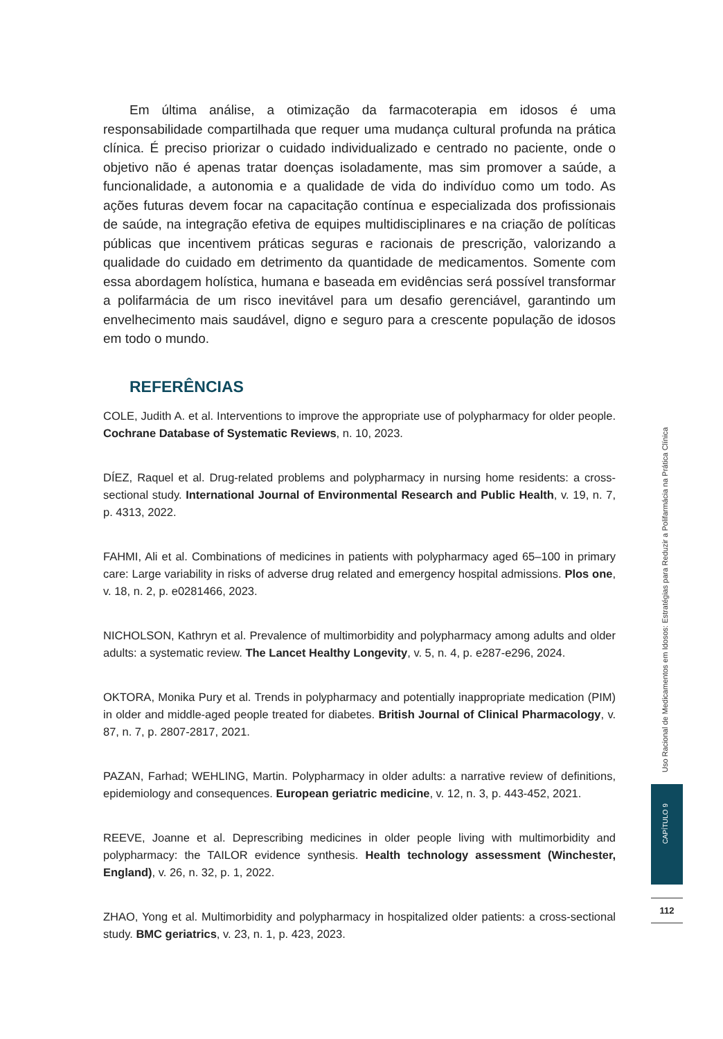Em última análise, a otimização da farmacoterapia em idosos é uma responsabilidade compartilhada que requer uma mudança cultural profunda na prática clínica. É preciso priorizar o cuidado individualizado e centrado no paciente, onde o objetivo não é apenas tratar doenças isoladamente, mas sim promover a saúde, a funcionalidade, a autonomia e a qualidade de vida do indivíduo como um todo. As ações futuras devem focar na capacitação contínua e especializada dos profissionais de saúde, na integração efetiva de equipes multidisciplinares e na criação de políticas públicas que incentivem práticas seguras e racionais de prescrição, valorizando a qualidade do cuidado em detrimento da quantidade de medicamentos. Somente com essa abordagem holística, humana e baseada em evidências será possível transformar a polifarmácia de um risco inevitável para um desafio gerenciável, garantindo um envelhecimento mais saudável, digno e seguro para a crescente população de idosos em todo o mundo.
REFERÊNCIAS
COLE, Judith A. et al. Interventions to improve the appropriate use of polypharmacy for older people. Cochrane Database of Systematic Reviews, n. 10, 2023.
DÍEZ, Raquel et al. Drug-related problems and polypharmacy in nursing home residents: a cross-sectional study. International Journal of Environmental Research and Public Health, v. 19, n. 7, p. 4313, 2022.
FAHMI, Ali et al. Combinations of medicines in patients with polypharmacy aged 65–100 in primary care: Large variability in risks of adverse drug related and emergency hospital admissions. Plos one, v. 18, n. 2, p. e0281466, 2023.
NICHOLSON, Kathryn et al. Prevalence of multimorbidity and polypharmacy among adults and older adults: a systematic review. The Lancet Healthy Longevity, v. 5, n. 4, p. e287-e296, 2024.
OKTORA, Monika Pury et al. Trends in polypharmacy and potentially inappropriate medication (PIM) in older and middle-aged people treated for diabetes. British Journal of Clinical Pharmacology, v. 87, n. 7, p. 2807-2817, 2021.
PAZAN, Farhad; WEHLING, Martin. Polypharmacy in older adults: a narrative review of definitions, epidemiology and consequences. European geriatric medicine, v. 12, n. 3, p. 443-452, 2021.
REEVE, Joanne et al. Deprescribing medicines in older people living with multimorbidity and polypharmacy: the TAILOR evidence synthesis. Health technology assessment (Winchester, England), v. 26, n. 32, p. 1, 2022.
ZHAO, Yong et al. Multimorbidity and polypharmacy in hospitalized older patients: a cross-sectional study. BMC geriatrics, v. 23, n. 1, p. 423, 2023.
Uso Racional de Medicamentos em Idosos: Estratégias para Reduzir a Polifarmácia na Prática Clínica
CAPÍTULO 9
112